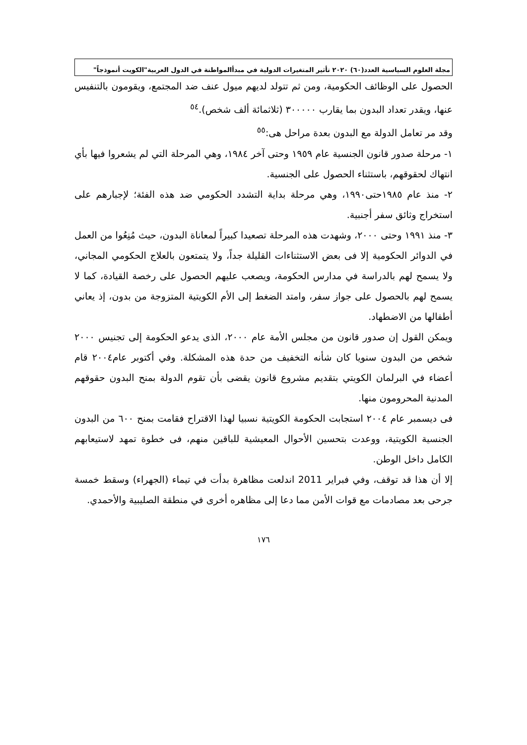مجلة العلوم السياسية العدد(٦٠) ٢٠٢٠ تأثير المتغيرات الدولية في مبدأالمواطنة في الدول العربية"الكويت أنموذجاً"
الحصول على الوظائف الحكومية، ومن ثم تتولد لديهم ميول عنف ضد المجتمع، ويقومون بالتنفيس عنها، ويقدر تعداد البدون بما يقارب ٣٠٠٠٠٠ (ثلاثمائة ألف شخص).<sup>٥٤</sup>
وقد مر تعامل الدولة مع البدون بعدة مراحل هى:<sup>٥٥</sup>
١- مرحلة صدور قانون الجنسية عام ١٩٥٩ وحتى آخر ١٩٨٤، وهي المرحلة التي لم يشعروا فيها بأي انتهاك لحقوقهم، باستثناء الحصول على الجنسية.
٢- منذ عام ١٩٨٥حتى١٩٩٠، وهي مرحلة بداية التشدد الحكومي ضد هذه الفئة؛ لإجبارهم على استخراج وثائق سفر أجنبية.
٣- منذ ١٩٩١ وحتى ٢٠٠٠، وشهدت هذه المرحلة تصعيدا كبيراً لمعاناة البدون، حيث مُنِعُوا من العمل في الدوائر الحكومية إلا فى بعض الاستثناءات القليلة جداً، ولا يتمتعون بالعلاج الحكومي المجاني، ولا يسمح لهم بالدراسة في مدارس الحكومة، ويصعب عليهم الحصول على رخصة القيادة، كما لا يسمح لهم بالحصول على جواز سفر، وامتد الضغط إلى الأم الكويتية المتزوجة من بدون، إذ يعاني أطفالها من الاضطهاد.
ويمكن القول إن صدور قانون من مجلس الأمة عام ٢٠٠٠، الذى يدعو الحكومة إلى تجنيس ٢٠٠٠ شخص من البدون سنويا كان شأنه التخفيف من حدة هذه المشكلة. وفي أكتوبر عام٢٠٠٤ قام أعضاء في البرلمان الكويتي بتقديم مشروع قانون يقضى بأن تقوم الدولة بمنح البدون حقوقهم المدنية المحرومون منها.
فى ديسمبر عام ٢٠٠٤ استجابت الحكومة الكويتية نسبيا لهذا الاقتراح فقامت بمنح ٦٠٠ من البدون الجنسية الكويتية، ووعدت بتحسين الأحوال المعيشية للباقين منهم، فى خطوة تمهد لاستيعابهم الكامل داخل الوطن.
إلا أن هذا قد توقف، وفي فبراير 2011 اندلعت مظاهرة بدأت في تيماء (الجهراء) وسقط خمسة جرحى بعد مصادمات مع قوات الأمن مما دعا إلى مظاهره أخرى في منطقة الصليبية والأحمدي.
١٧٦